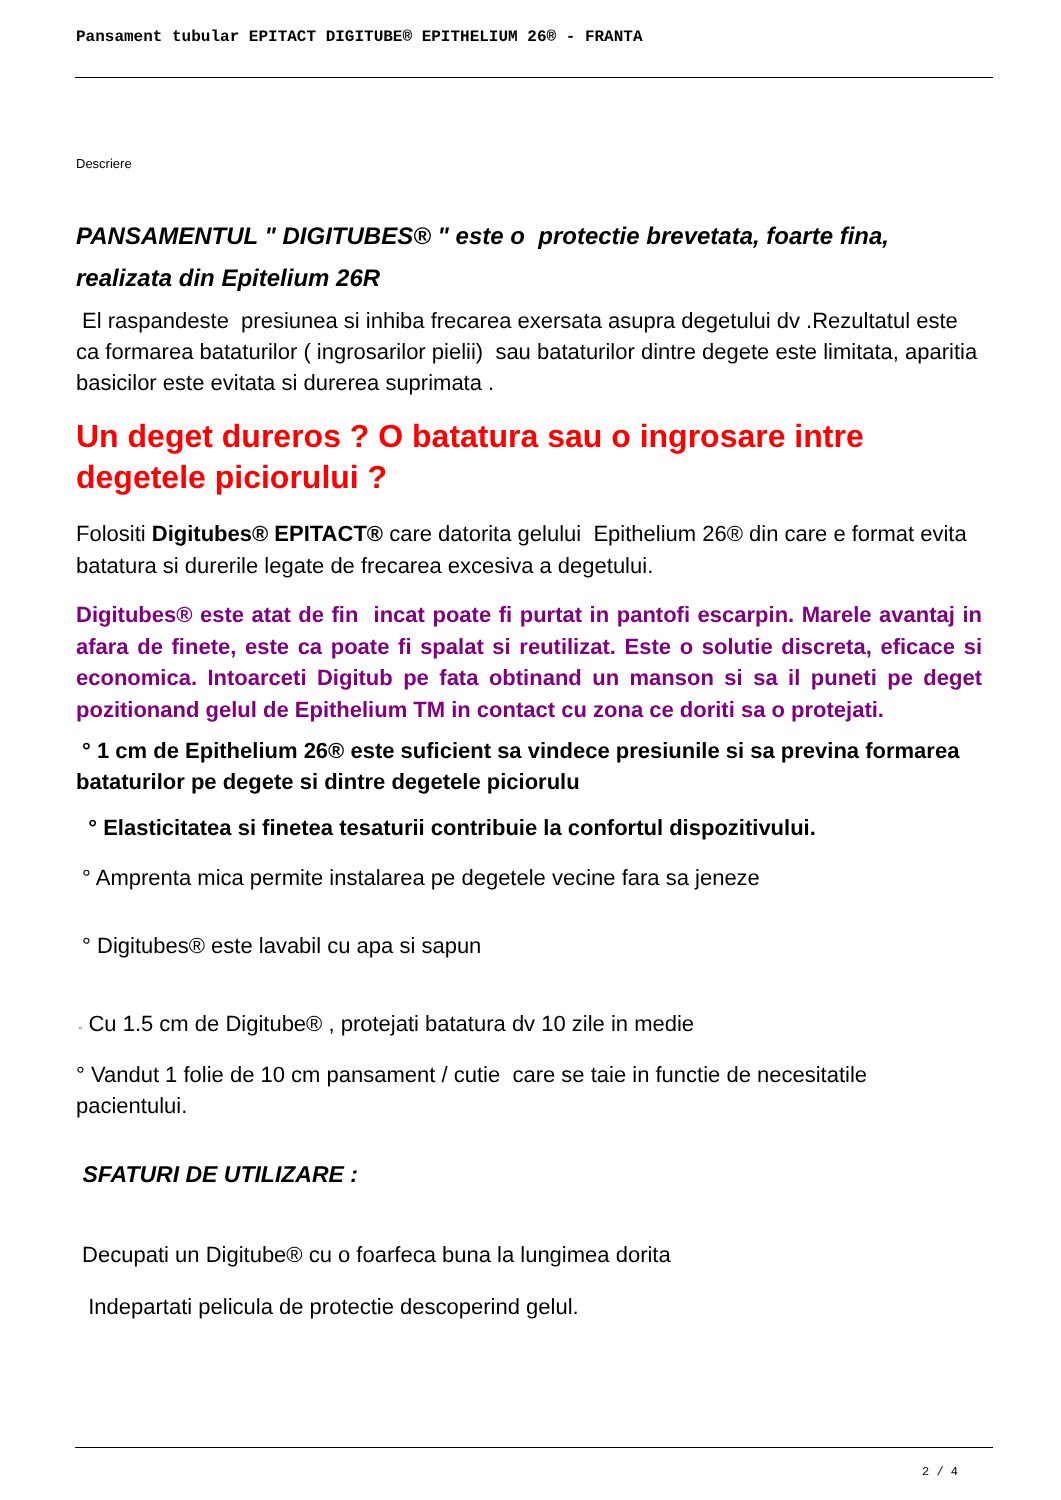Pansament tubular EPITACT DIGITUBE® EPITHELIUM 26® - FRANTA
Descriere
PANSAMENTUL " DIGITUBES® " este o protectie brevetata, foarte fina, realizata din Epitelium 26R
El raspandeste presiunea si inhiba frecarea exersata asupra degetului dv .Rezultatul este ca formarea bataturilor ( ingrosarilor pielii) sau bataturilor dintre degete este limitata, aparitia basicilor este evitata si durerea suprimata .
Un deget dureros ? O batatura sau o ingrosare intre degetele piciorului ?
Folositi Digitubes® EPITACT® care datorita gelului Epithelium 26® din care e format evita batatura si durerile legate de frecarea excesiva a degetului.
Digitubes® este atat de fin incat poate fi purtat in pantofi escarpin. Marele avantaj in afara de finete, este ca poate fi spalat si reutilizat. Este o solutie discreta, eficace si economica. Intoarceti Digitub pe fata obtinand un manson si sa il puneti pe deget pozitionand gelul de Epithelium TM in contact cu zona ce doriti sa o protejati.
° 1 cm de Epithelium 26® este suficient sa vindece presiunile si sa previna formarea bataturilor pe degete si dintre degetele piciorulu
° Elasticitatea si finetea tesaturii contribuie la confortul dispozitivului.
° Amprenta mica permite instalarea pe degetele vecine fara sa jeneze
° Digitubes® este lavabil cu apa si sapun
◦ Cu 1.5 cm de Digitube® , protejati batatura dv 10 zile in medie
° Vandut 1 folie de 10 cm pansament / cutie care se taie in functie de necesitatile pacientului.
SFATURI DE UTILIZARE :
Decupati un Digitube® cu o foarfeca buna la lungimea dorita
Indepartati pelicula de protectie descoperind gelul.
2 / 4